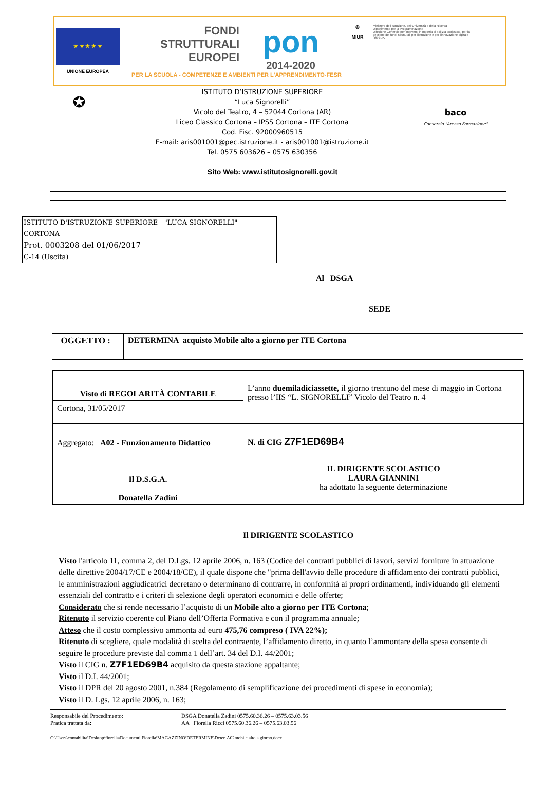★ ★ ★ ★ ★
UNIONE EUROPEA
FONDI
STRUTTURALI
EUROPEI
pon
2014-2020
◎
MIUR
Ministero dell'Istruzione, dell'Università e della Ricerca
Dipartimento per la Programmazione
Direzione Generale per interventi in materia di edilizia scolastica, per la gestione dei fondi strutturali per l'istruzione e per l'innovazione digitale
Ufficio IV
PER LA SCUOLA - COMPETENZE E AMBIENTI PER L'APPRENDIMENTO-FESR
✪
ISTITUTO D’ISTRUZIONE SUPERIORE
“Luca Signorelli”
Vicolo del Teatro, 4 – 52044 Cortona (AR)
Liceo Classico Cortona – IPSS Cortona – ITE Cortona
Cod. Fisc. 92000960515
E-mail: aris001001@pec.istruzione.it - aris001001@istruzione.it
Tel. 0575 603626 – 0575 630356
baco
Consorzio "Arezzo Formazione"
Sito Web: www.istitutosignorelli.gov.it
ISTITUTO D'ISTRUZIONE SUPERIORE - "LUCA SIGNORELLI"-CORTONA
Prot. 0003208 del 01/06/2017
C-14 (Uscita)
Al DSGA
SEDE
| OGGETTO : | DETERMINA acquisto Mobile alto a giorno per ITE Cortona |
| Visto di REGOLARITÀ CONTABILE Cortona, 31/05/2017 | L’anno duemiladiciassette, il giorno trentuno del mese di maggio in Cortona presso l’IIS “L. SIGNORELLI” Vicolo del Teatro n. 4 |
| Aggregato: A02 - Funzionamento Didattico | N. di CIG Z7F1ED69B4 |
| Il D.S.G.A. Donatella Zadini | IL DIRIGENTE SCOLASTICO LAURA GIANNINI ha adottato la seguente determinazione |
Il DIRIGENTE SCOLASTICO
Visto l'articolo 11, comma 2, del D.Lgs. 12 aprile 2006, n. 163 (Codice dei contratti pubblici di lavori, servizi forniture in attuazione delle direttive 2004/17/CE e 2004/18/CE), il quale dispone che "prima dell'avvio delle procedure di affidamento dei contratti pubblici, le amministrazioni aggiudicatrici decretano o determinano di contrarre, in conformità ai propri ordinamenti, individuando gli elementi essenziali del contratto e i criteri di selezione degli operatori economici e delle offerte;
Considerato che si rende necessario l’acquisto di un Mobile alto a giorno per ITE Cortona;
Ritenuto il servizio coerente col Piano dell’Offerta Formativa e con il programma annuale;
Atteso che il costo complessivo ammonta ad euro 475,76 compreso ( IVA 22%);
Ritenuto di scegliere, quale modalità di scelta del contraente, l’affidamento diretto, in quanto l’ammontare della spesa consente di seguire le procedure previste dal comma 1 dell’art. 34 del D.I. 44/2001;
Visto il CIG n. Z7F1ED69B4 acquisito da questa stazione appaltante;
Visto il D.I. 44/2001;
Visto il DPR del 20 agosto 2001, n.384 (Regolamento di semplificazione dei procedimenti di spese in economia);
Visto il D. Lgs. 12 aprile 2006, n. 163;
Responsabile del Procedimento: DSGA Donatella Zadini 0575.60.36.26 – 0575.63.03.56
Pratica trattata da: AA Fiorella Ricci 0575.60.36.26 – 0575.63.03.56
C:\Users\contabilita\Desktop\fiorella\Documenti Fiorella\MAGAZZINO\DETERMINE\Deter. A02mobile alto a giorno.docx